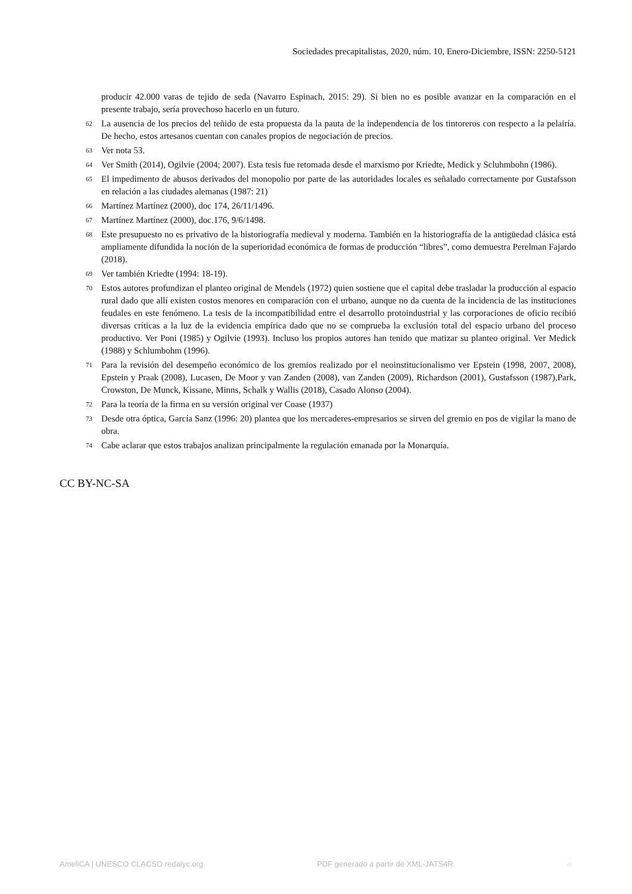Sociedades precapitalistas, 2020, núm. 10, Enero-Diciembre, ISSN: 2250-5121
producir 42.000 varas de tejido de seda (Navarro Espinach, 2015: 29). Si bien no es posible avanzar en la comparación en el presente trabajo, sería provechoso hacerlo en un futuro.
62 La ausencia de los precios del teñido de esta propuesta da la pauta de la independencia de los tintoreros con respecto a la pelairía. De hecho, estos artesanos cuentan con canales propios de negociación de precios.
63 Ver nota 53.
64 Ver Smith (2014), Ogilvie (2004; 2007). Esta tesis fue retomada desde el marxismo por Kriedte, Medick y Scluhmbohn (1986).
65 El impedimento de abusos derivados del monopolio por parte de las autoridades locales es señalado correctamente por Gustafsson en relación a las ciudades alemanas (1987: 21)
66 Martínez Martínez (2000), doc 174, 26/11/1496.
67 Martínez Martínez (2000), doc.176, 9/6/1498.
68 Este presupuesto no es privativo de la historiografía medieval y moderna. También en la historiografía de la antigüedad clásica está ampliamente difundida la noción de la superioridad económica de formas de producción “libres”, como demuestra Perelman Fajardo (2018).
69 Ver también Kriedte (1994: 18-19).
70 Estos autores profundizan el planteo original de Mendels (1972) quien sostiene que el capital debe trasladar la producción al espacio rural dado que allí existen costos menores en comparación con el urbano, aunque no da cuenta de la incidencia de las instituciones feudales en este fenómeno. La tesis de la incompatibilidad entre el desarrollo protoindustrial y las corporaciones de oficio recibió diversas críticas a la luz de la evidencia empírica dado que no se comprueba la exclusión total del espacio urbano del proceso productivo. Ver Poni (1985) y Ogilvie (1993). Incluso los propios autores han tenido que matizar su planteo original. Ver Medick (1988) y Schlumbohm (1996).
71 Para la revisión del desempeño económico de los gremios realizado por el neoinstitucionalismo ver Epstein (1998, 2007, 2008), Epstein y Praak (2008), Lucasen, De Moor y van Zanden (2008), van Zanden (2009), Richardson (2001), Gustafsson (1987),Park, Crowston, De Munck, Kissane, Minns, Schalk y Wallis (2018), Casado Alonso (2004).
72 Para la teoría de la firma en su versión original ver Coase (1937)
73 Desde otra óptica, García Sanz (1996: 20) plantea que los mercaderes-empresarios se sirven del gremio en pos de vigilar la mano de obra.
74 Cabe aclarar que estos trabajos analizan principalmente la regulación emanada por la Monarquía.
CC BY-NC-SA
AmeliCA | UNESCO CLACSO redalyc.org PDF generado a partir de XML-JATS4R ○